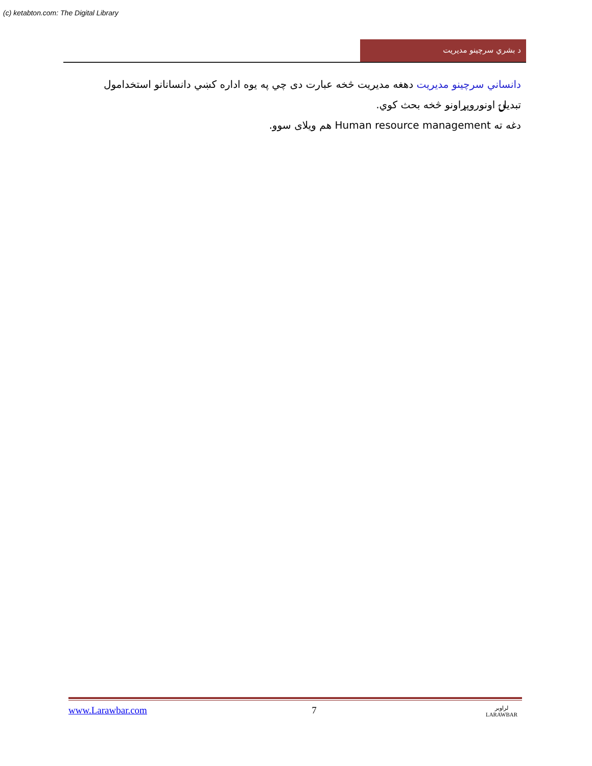(c) ketabton.com: The Digital Library
د بشري سرچينو مديريت
دانساني سرچينو مديريت دهغه مديريت څخه عبارت دی چي په يوه اداره کښي دانسانانو استخدامول تبديلۍ اونوروپړاونو څخه بحث کوي.
دغه ته Human resource management هم ويلای سوو.
www.Larawbar.com 7 لراوبر
LARAWBAR